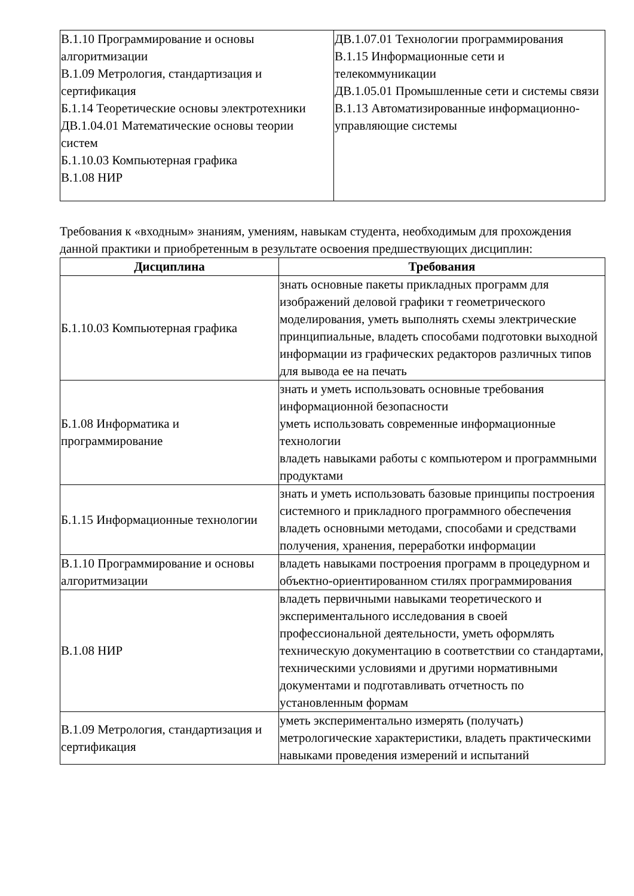| В.1.10 Программирование и основы алгоритмизации В.1.09 Метрология, стандартизация и сертификация Б.1.14 Теоретические основы электротехники ДВ.1.04.01 Математические основы теории систем Б.1.10.03 Компьютерная графика В.1.08 НИР | ДВ.1.07.01 Технологии программирования В.1.15 Информационные сети и телекоммуникации ДВ.1.05.01 Промышленные сети и системы связи В.1.13 Автоматизированные информационно-управляющие системы |
Требования к «входным» знаниям, умениям, навыкам студента, необходимым для прохождения данной практики и приобретенным в результате освоения предшествующих дисциплин:
| Дисциплина | Требования |
| --- | --- |
| Б.1.10.03 Компьютерная графика | знать основные пакеты прикладных программ для изображений деловой графики т геометрического моделирования, уметь выполнять схемы электрические принципиальные, владеть способами подготовки выходной информации из графических редакторов различных типов для вывода ее на печать |
| Б.1.08 Информатика и программирование | знать и уметь использовать основные требования информационной безопасности уметь использовать современные информационные технологии владеть навыками работы с компьютером и программными продуктами |
| Б.1.15 Информационные технологии | знать и уметь использовать базовые принципы построения системного и прикладного программного обеспечения владеть основными методами, способами и средствами получения, хранения, переработки информации |
| В.1.10 Программирование и основы алгоритмизации | владеть навыками построения программ в процедурном и объектно-ориентированном стилях программирования |
| В.1.08 НИР | владеть первичными навыками теоретического и экспериментального исследования в своей профессиональной деятельности, уметь оформлять техническую документацию в соответствии со стандартами, техническими условиями и другими нормативными документами и подготавливать отчетность по установленным формам |
| В.1.09 Метрология, стандартизация и сертификация | уметь экспериментально измерять (получать) метрологические характеристики, владеть практическими навыками проведения измерений и испытаний |